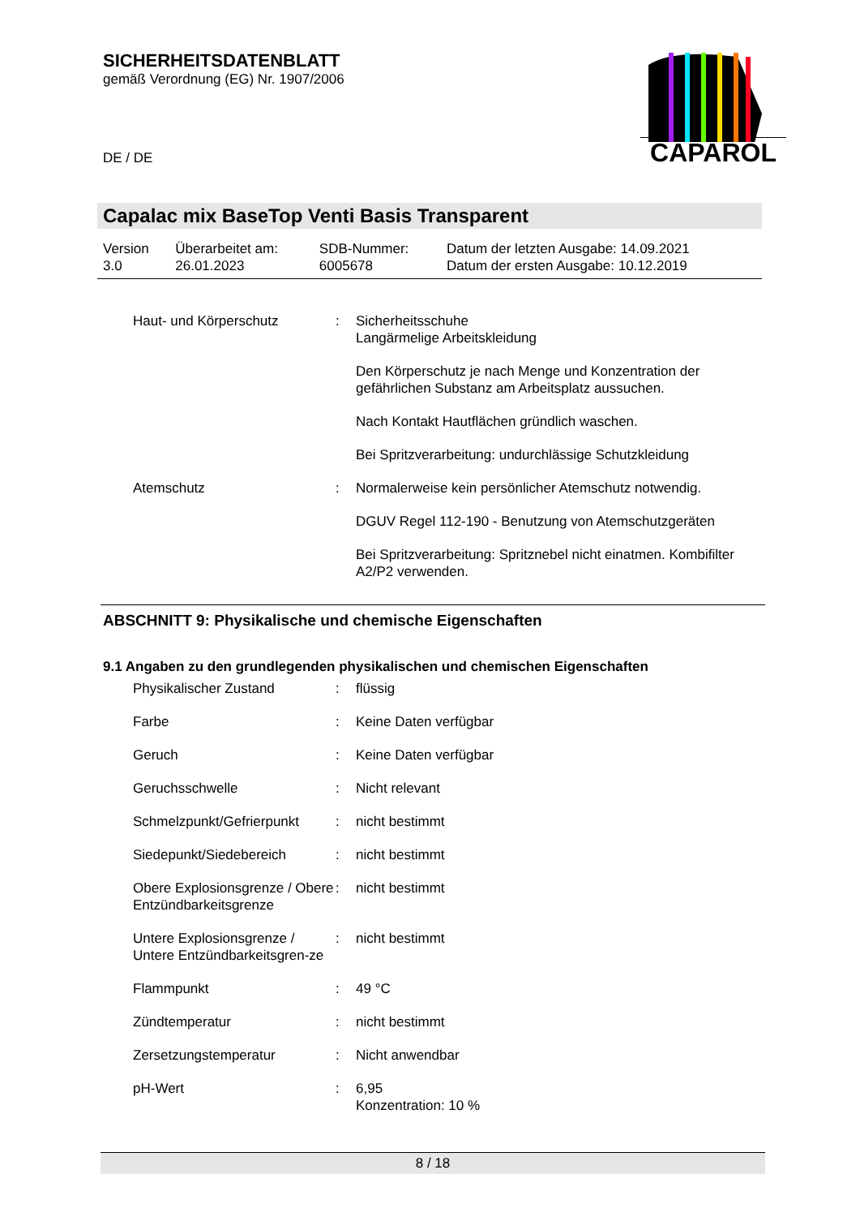SICHERHEITSDATENBLATT
gemäß Verordnung (EG) Nr. 1907/2006
DE / DE
CAPAROL
Capalac mix BaseTop Venti Basis Transparent
| Version 3.0 | Überarbeitet am: 26.01.2023 | SDB-Nummer: 6005678 | Datum der letzten Ausgabe: 14.09.2021 Datum der ersten Ausgabe: 10.12.2019 |
| Haut- und Körperschutz | : | Sicherheitsschuhe Langärmelige Arbeitskleidung Den Körperschutz je nach Menge und Konzentration der gefährlichen Substanz am Arbeitsplatz aussuchen. Nach Kontakt Hautflächen gründlich waschen. Bei Spritzverarbeitung: undurchlässige Schutzkleidung |
| Atemschutz | : | Normalerweise kein persönlicher Atemschutz notwendig. DGUV Regel 112-190 - Benutzung von Atemschutzgeräten Bei Spritzverarbeitung: Spritznebel nicht einatmen. Kombifilter A2/P2 verwenden. |
ABSCHNITT 9: Physikalische und chemische Eigenschaften
9.1 Angaben zu den grundlegenden physikalischen und chemischen Eigenschaften
| Physikalischer Zustand | : | flüssig |
| Farbe | : | Keine Daten verfügbar |
| Geruch | : | Keine Daten verfügbar |
| Geruchsschwelle | : | Nicht relevant |
| Schmelzpunkt/Gefrierpunkt | : | nicht bestimmt |
| Siedepunkt/Siedebereich | : | nicht bestimmt |
| Obere Explosionsgrenze / Obere Entzündbarkeitsgrenze | : | nicht bestimmt |
| Untere Explosionsgrenze / Untere Entzündbarkeitsgren-ze | : | nicht bestimmt |
| Flammpunkt | : | 49 °C |
| Zündtemperatur | : | nicht bestimmt |
| Zersetzungstemperatur | : | Nicht anwendbar |
| pH-Wert | : | 6,95 Konzentration: 10 % |
8 / 18